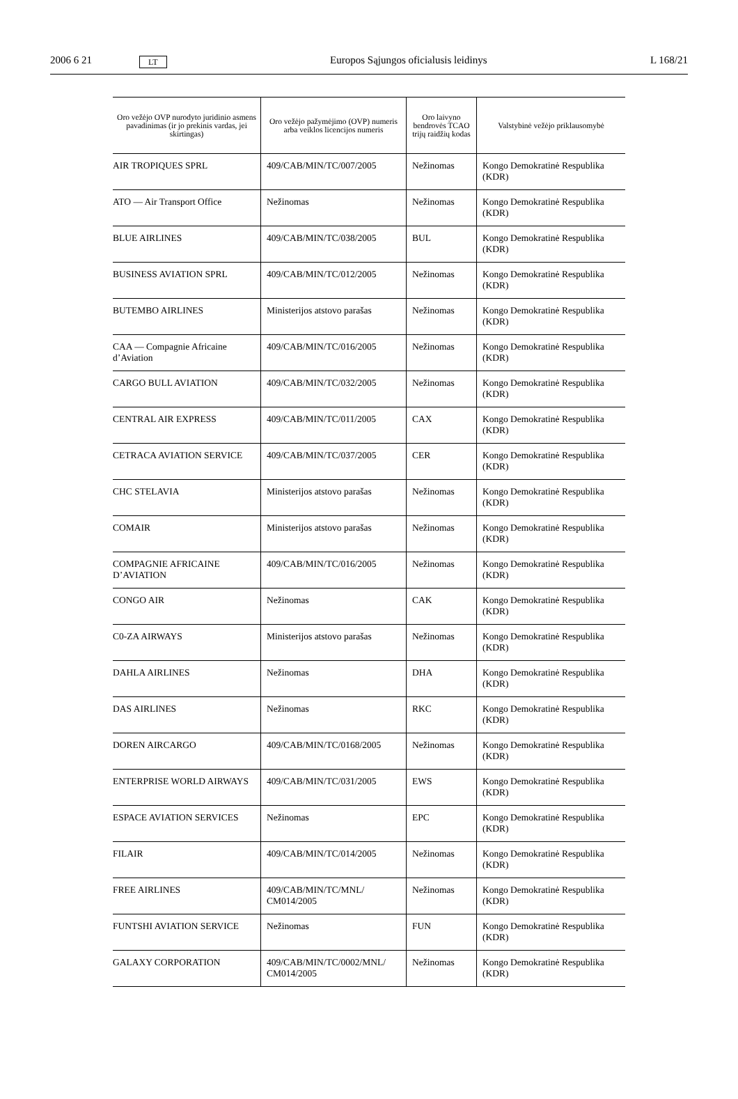2006 6 21 LT Europos Sąjungos oficialusis leidinys L 168/21
| Oro vežėjo OVP nurodyto juridinio asmens pavadinimas (ir jo prekinis vardas, jei skirtingas) | Oro vežėjo pažymėjimo (OVP) numeris arba veiklos licencijos numeris | Oro laivyno bendrovės TCAO trijų raidžių kodas | Valstybinė vežėjo priklausomybė |
| --- | --- | --- | --- |
| AIR TROPIQUES SPRL | 409/CAB/MIN/TC/007/2005 | Nežinomas | Kongo Demokratinė Respublika (KDR) |
| ATO — Air Transport Office | Nežinomas | Nežinomas | Kongo Demokratinė Respublika (KDR) |
| BLUE AIRLINES | 409/CAB/MIN/TC/038/2005 | BUL | Kongo Demokratinė Respublika (KDR) |
| BUSINESS AVIATION SPRL | 409/CAB/MIN/TC/012/2005 | Nežinomas | Kongo Demokratinė Respublika (KDR) |
| BUTEMBO AIRLINES | Ministerijos atstovo parašas | Nežinomas | Kongo Demokratinė Respublika (KDR) |
| CAA — Compagnie Africaine d’Aviation | 409/CAB/MIN/TC/016/2005 | Nežinomas | Kongo Demokratinė Respublika (KDR) |
| CARGO BULL AVIATION | 409/CAB/MIN/TC/032/2005 | Nežinomas | Kongo Demokratinė Respublika (KDR) |
| CENTRAL AIR EXPRESS | 409/CAB/MIN/TC/011/2005 | CAX | Kongo Demokratinė Respublika (KDR) |
| CETRACA AVIATION SERVICE | 409/CAB/MIN/TC/037/2005 | CER | Kongo Demokratinė Respublika (KDR) |
| CHC STELAVIA | Ministerijos atstovo parašas | Nežinomas | Kongo Demokratinė Respublika (KDR) |
| COMAIR | Ministerijos atstovo parašas | Nežinomas | Kongo Demokratinė Respublika (KDR) |
| COMPAGNIE AFRICAINE D’AVIATION | 409/CAB/MIN/TC/016/2005 | Nežinomas | Kongo Demokratinė Respublika (KDR) |
| CONGO AIR | Nežinomas | CAK | Kongo Demokratinė Respublika (KDR) |
| C0-ZA AIRWAYS | Ministerijos atstovo parašas | Nežinomas | Kongo Demokratinė Respublika (KDR) |
| DAHLA AIRLINES | Nežinomas | DHA | Kongo Demokratinė Respublika (KDR) |
| DAS AIRLINES | Nežinomas | RKC | Kongo Demokratinė Respublika (KDR) |
| DOREN AIRCARGO | 409/CAB/MIN/TC/0168/2005 | Nežinomas | Kongo Demokratinė Respublika (KDR) |
| ENTERPRISE WORLD AIRWAYS | 409/CAB/MIN/TC/031/2005 | EWS | Kongo Demokratinė Respublika (KDR) |
| ESPACE AVIATION SERVICES | Nežinomas | EPC | Kongo Demokratinė Respublika (KDR) |
| FILAIR | 409/CAB/MIN/TC/014/2005 | Nežinomas | Kongo Demokratinė Respublika (KDR) |
| FREE AIRLINES | 409/CAB/MIN/TC/MNL/ CM014/2005 | Nežinomas | Kongo Demokratinė Respublika (KDR) |
| FUNTSHI AVIATION SERVICE | Nežinomas | FUN | Kongo Demokratinė Respublika (KDR) |
| GALAXY CORPORATION | 409/CAB/MIN/TC/0002/MNL/ CM014/2005 | Nežinomas | Kongo Demokratinė Respublika (KDR) |